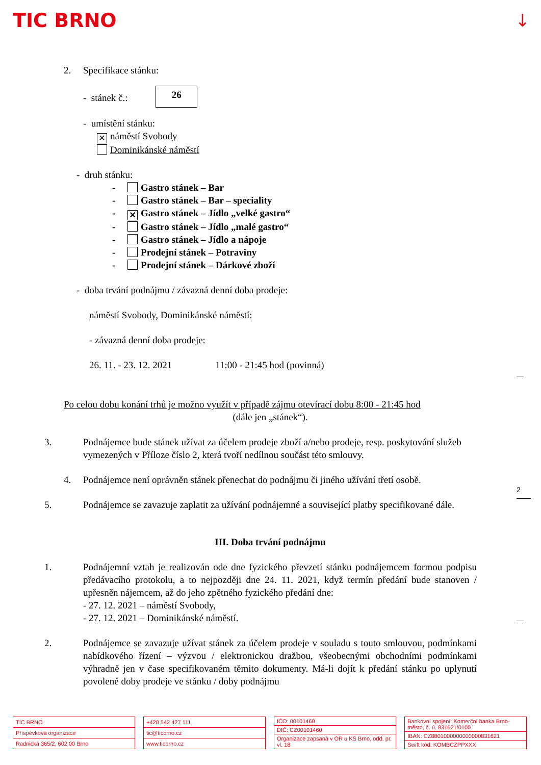TIC BRNO ↓
—
2
——
—
2. Specifikace stánku:
- stánek č.: 26
- umístění stánku:
✕ náměstí Svobody
Dominikánské náměstí
- druh stánku:
- Gastro stánek – Bar
- Gastro stánek – Bar – speciality
- ✕ Gastro stánek – Jídlo „velké gastro“
- Gastro stánek – Jídlo „malé gastro“
- Gastro stánek – Jídlo a nápoje
- Prodejní stánek – Potraviny
- Prodejní stánek – Dárkové zboží
- doba trvání podnájmu / závazná denní doba prodeje:
náměstí Svobody, Dominikánské náměstí:
- závazná denní doba prodeje:
26. 11. - 23. 12. 2021 11:00 - 21:45 hod (povinná)
Po celou dobu konání trhů je možno využít v případě zájmu otevírací dobu 8:00 - 21:45 hod
(dále jen „stánek“).
3. Podnájemce bude stánek užívat za účelem prodeje zboží a/nebo prodeje, resp. poskytování služeb vymezených v Příloze číslo 2, která tvoří nedílnou součást této smlouvy.
4. Podnájemce není oprávněn stánek přenechat do podnájmu či jiného užívání třetí osobě.
5. Podnájemce se zavazuje zaplatit za užívání podnájemné a související platby specifikované dále.
III. Doba trvání podnájmu
1. Podnájemní vztah je realizován ode dne fyzického převzetí stánku podnájemcem formou podpisu předávacího protokolu, a to nejpozději dne 24. 11. 2021, když termín předání bude stanoven / upřesněn nájemcem, až do jeho zpětného fyzického předání dne:
- 27. 12. 2021 – náměstí Svobody,
- 27. 12. 2021 – Dominikánské náměstí.
2. Podnájemce se zavazuje užívat stánek za účelem prodeje v souladu s touto smlouvou, podmínkami nabídkového řízení – výzvou / elektronickou dražbou, všeobecnými obchodními podmínkami výhradně jen v čase specifikovaném těmito dokumenty. Má-li dojít k předání stánku po uplynutí povolené doby prodeje ve stánku / doby podnájmu
| TIC BRNO |
| Příspěvková organizace |
| Radnická 365/2, 602 00 Brno |
| +420 542 427 111 |
| tic@ticbrno.cz |
| www.ticbrno.cz |
| IČO: 00101460 |
| DIČ: CZ00101460 |
| Organizace zapsaná v OR u KS Brno, odd. pr. vl. 18 |
| Bankovní spojení: Komerční banka Brno-město, č. ú. 831621/0100 |
| IBAN: CZ8801000000000000831621 |
| Swift kód: KOMBCZPPXXX |